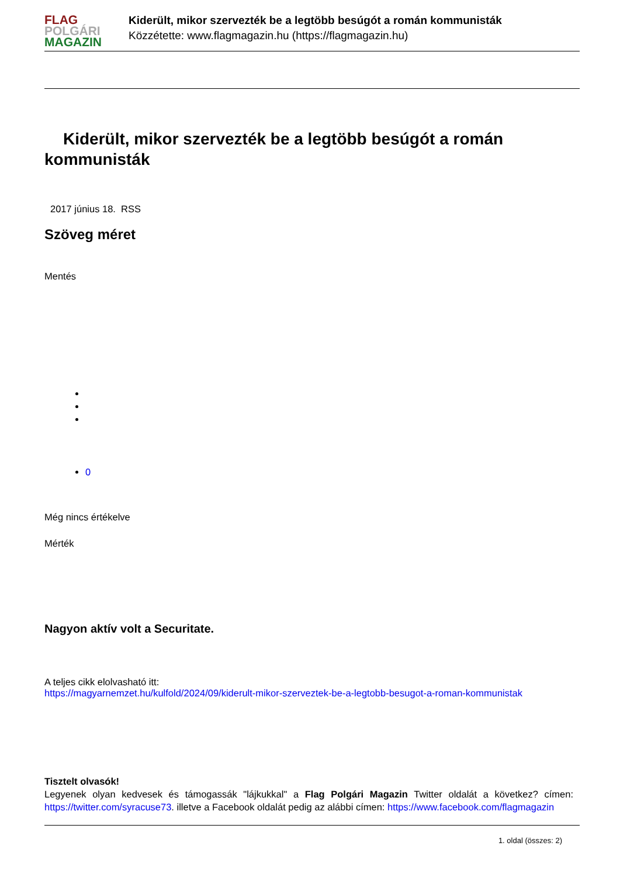FLAG
POLGÁRI
MAGAZIN
Kiderült, mikor szervezték be a legtöbb besúgót a román kommunisták
Közzétette: www.flagmagazin.hu (https://flagmagazin.hu)
Kiderült, mikor szervezték be a legtöbb besúgót a román kommunisták
2017 június 18. RSS
Szöveg méret
Mentés
0
Még nincs értékelve
Mérték
Nagyon aktív volt a Securitate.
A teljes cikk elolvasható itt:
https://magyarnemzet.hu/kulfold/2024/09/kiderult-mikor-szerveztek-be-a-legtobb-besugot-a-roman-kommunistak
Tisztelt olvasók!
Legyenek olyan kedvesek és támogassák "lájkukkal" a Flag Polgári Magazin Twitter oldalát a következ? címen: https://twitter.com/syracuse73. illetve a Facebook oldalát pedig az alábbi címen: https://www.facebook.com/flagmagazin
1. oldal (összes: 2)